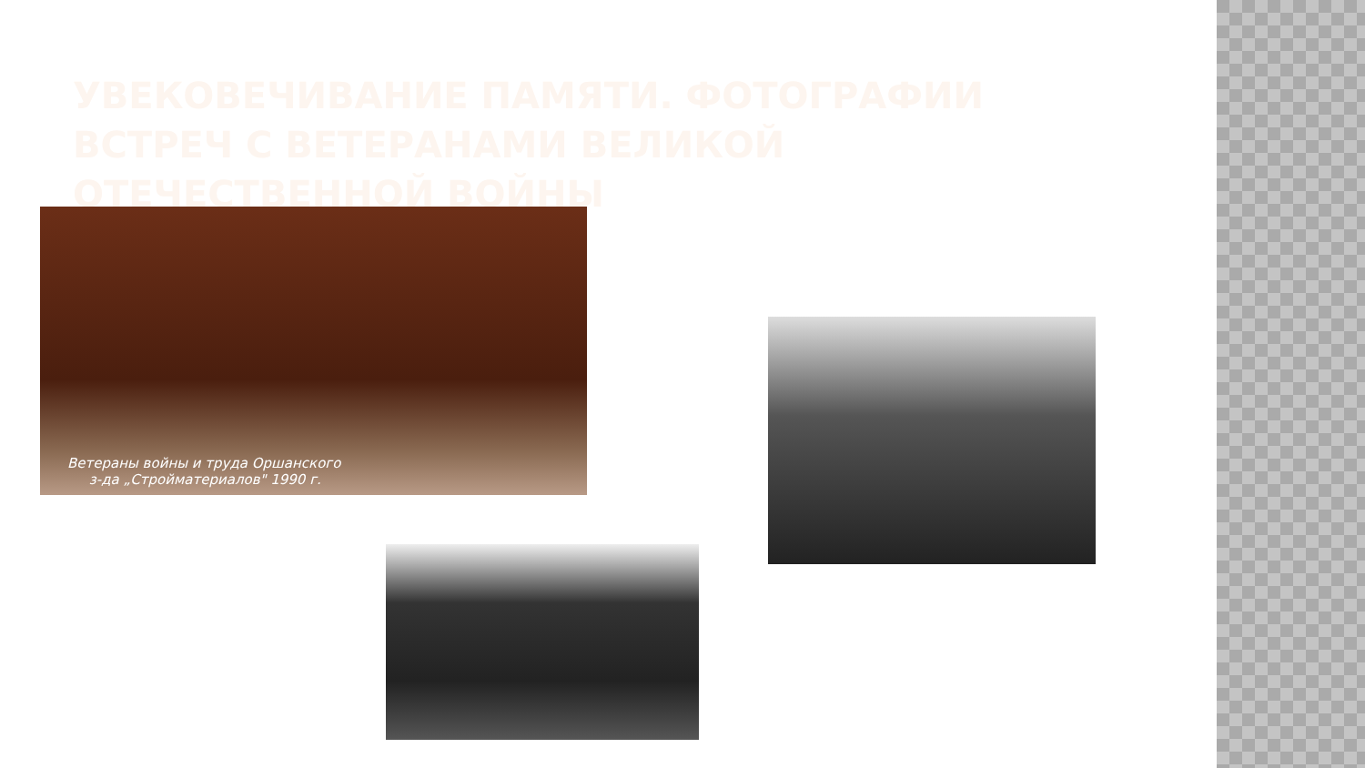УВЕКОВЕЧИВАНИЕ ПАМЯТИ. ФОТОГРАФИИ ВСТРЕЧ С ВЕТЕРАНАМИ ВЕЛИКОЙ ОТЕЧЕСТВЕННОЙ ВОЙНЫ
Ветераны войны и труда Оршанского
з-да „Стройматериалов" 1990 г.